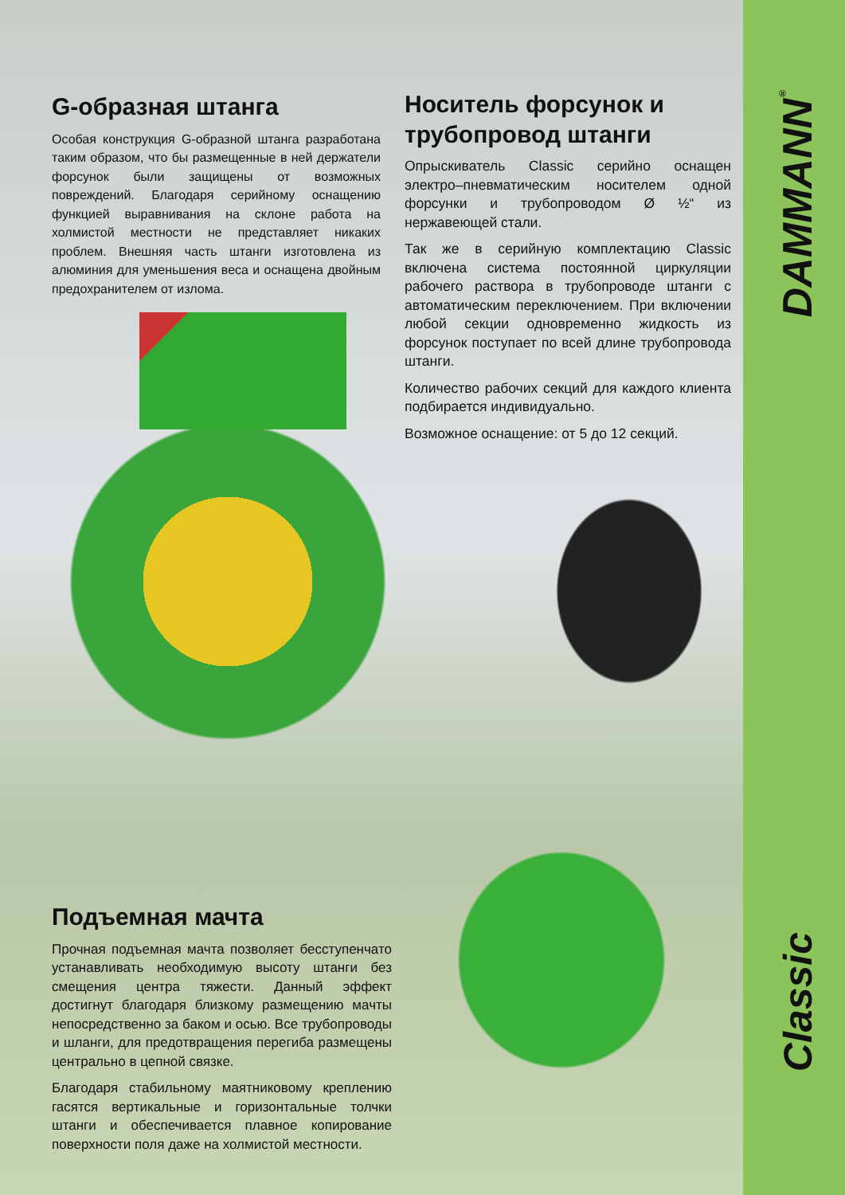G-образная штанга
Особая конструкция G-образной штанга разработана таким образом, что бы размещенные в ней держатели форсунок были защищены от возможных повреждений. Благодаря серийному оснащению функцией выравнивания на склоне работа на холмистой местности не представляет никаких проблем. Внешняя часть штанги изготовлена из алюминия для уменьшения веса и оснащена двойным предохранителем от излома.
Носитель форсунок и трубопровод штанги
Опрыскиватель Classic серийно оснащен электро–пневматическим носителем одной форсунки и трубопроводом Ø ½“ из нержавеющей стали.
Так же в серийную комплектацию Classic включена система постоянной циркуляции рабочего раствора в трубопроводе штанги с автоматическим переключением. При включении любой секции одновременно жидкость из форсунок поступает по всей длине трубопровода штанги.
Количество рабочих секций для каждого клиента подбирается индивидуально.
Возможное оснащение: от 5 до 12 секций.
Подъемная мачта
Прочная подъемная мачта позволяет бесступенчато устанавливать необходимую высоту штанги без смещения центра тяжести. Данный эффект достигнут благодаря близкому размещению мачты непосредственно за баком и осью. Все трубопроводы и шланги, для предотвращения перегиба размещены централь­но в цепной связке.
Благодаря стабильному маятниковому креплению гасятся вертикальные и горизонтальные толчки штанги и обеспечивается плавное копирование поверхности поля даже на холмистой местности.
DAMMANN<sup>®</sup>
Classic